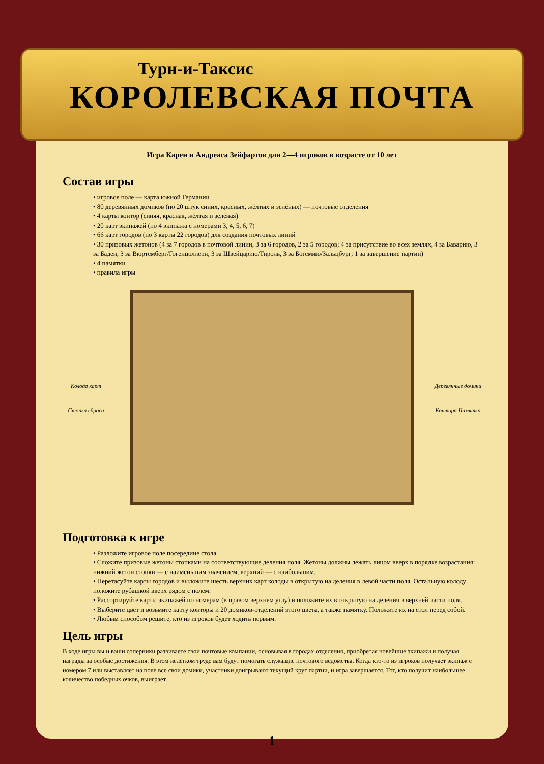Турн-и-Таксис
КОРОЛЕВСКАЯ ПОЧТА
Игра Карен и Андреаса Зейфартов для 2—4 игроков в возрасте от 10 лет
Состав игры
• игровое поле — карта южной Германии
• 80 деревянных домиков (по 20 штук синих, красных, жёлтых и зелёных) — почтовые отделения
• 4 карты контор (синяя, красная, жёлтая и зелёная)
• 20 карт экипажей (по 4 экипажа с номерами 3, 4, 5, 6, 7)
• 66 карт городов (по 3 карты 22 городов) для создания почтовых линий
• 30 призовых жетонов (4 за 7 городов в почтовой линии, 3 за 6 городов, 2 за 5 городов; 4 за присутствие во всех землях, 4 за Баварию, 3 за Баден, 3 за Вюртемберг/Гогенцоллерн, 3 за Швейцарию/Тироль, 3 за Богемию/Зальцбург; 1 за завершение партии)
• 4 памятки
• правила игры
Колода карт
Стопка сброса
Деревянные домики
Контора Памятка
Подготовка к игре
• Разложите игровое поле посередине стола.
• Сложите призовые жетоны стопками на соответствующие деления поля. Жетоны должны лежать лицом вверх в порядке возрастания: нижний жетон стопки — с наименьшим значением, верхний — с наибольшим.
• Перетасуйте карты городов и выложите шесть верхних карт колоды в открытую на деления в левой части поля. Остальную колоду положите рубашкой вверх рядом с полем.
• Рассортируйте карты экипажей по номерам (в правом верхнем углу) и положите их в открытую на деления в верхней части поля.
• Выберите цвет и возьмите карту конторы и 20 домиков-отделений этого цвета, а также памятку. Положите их на стол перед собой.
• Любым способом решите, кто из игроков будет ходить первым.
Цель игры
В ходе игры вы и ваши соперники развиваете свои почтовые компании, основывая в городах отделения, приобретая новейшие экипажи и получая награды за особые достижения. В этом нелёгком труде вам будут помогать служащие почтового ведомства. Когда кто-то из игроков получает экипаж с номером 7 или выставляет на поле все свои домики, участники доигрывают текущий круг партии, и игра завершается. Тот, кто получит наибольшее количество победных очков, выиграет.
1